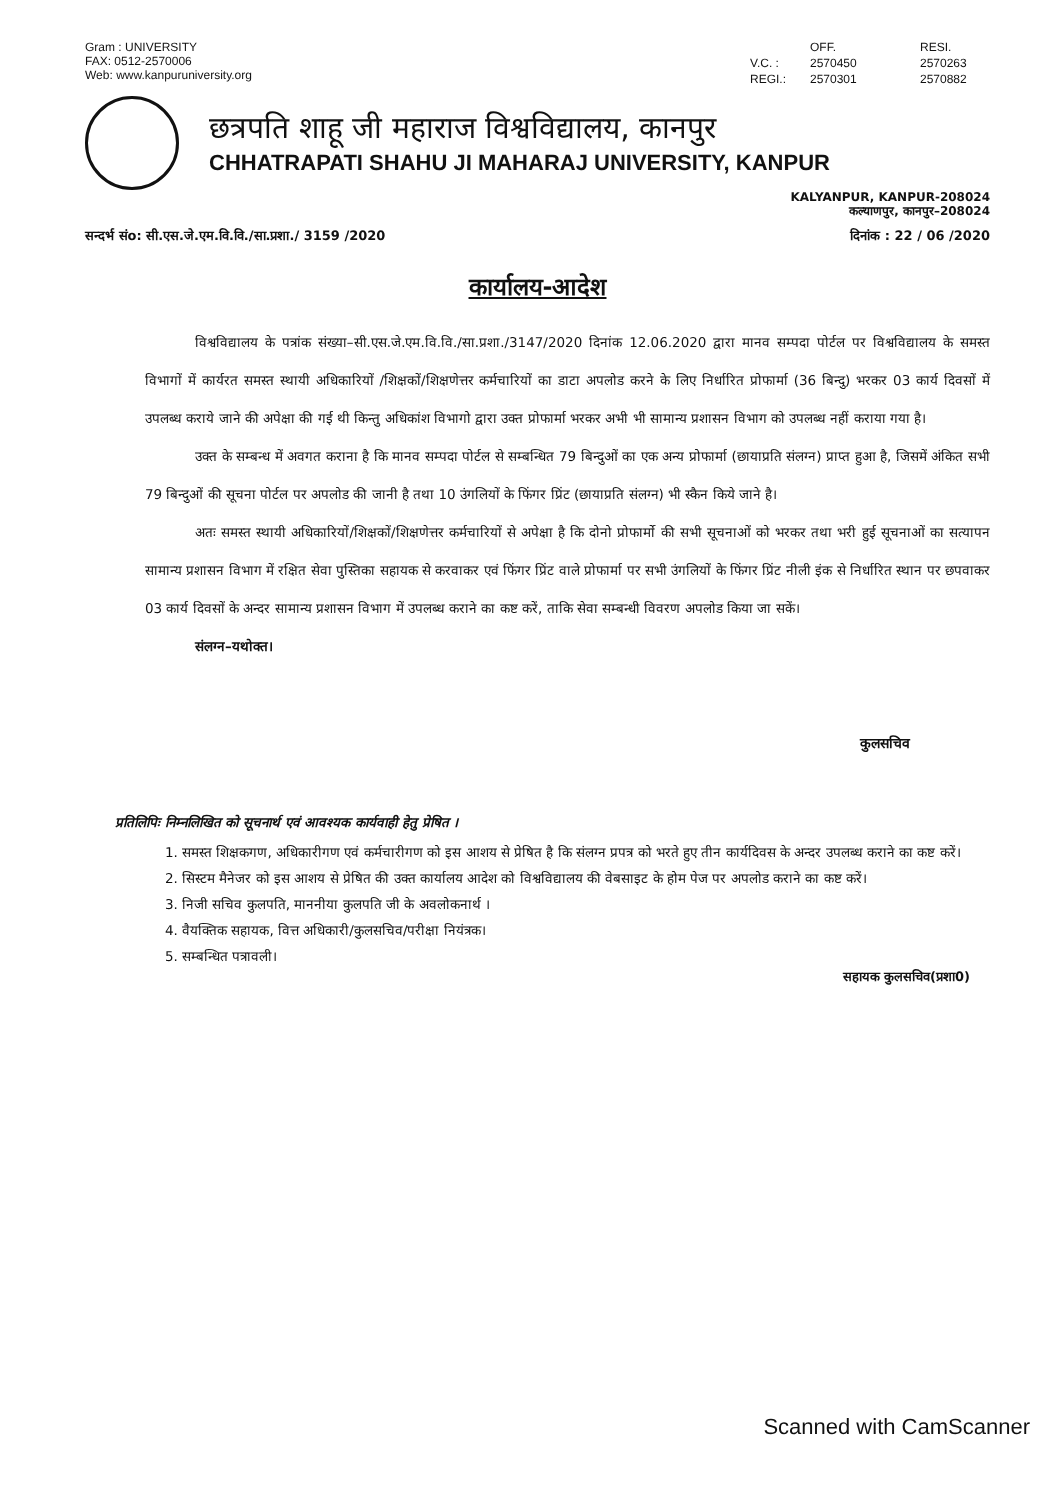Gram : UNIVERSITY
FAX: 0512-2570006
Web: www.kanpuruniversity.org
OFF. RESI. V.C. : 2570450 2570263 REGI.: 2570301 2570882
छत्रपति शाहू जी महाराज विश्वविद्यालय, कानपुर
CHHATRAPATI SHAHU JI MAHARAJ UNIVERSITY, KANPUR
KALYANPUR, KANPUR-208024
कल्याणपुर, कानपुर–208024
सन्दर्भ संo: सी.एस.जे.एम.वि.वि./सा.प्रशा./ 3159 /2020 दिनांक : 22 / 06 /2020
कार्यालय-आदेश
विश्वविद्यालय के पत्रांक संख्या–सी.एस.जे.एम.वि.वि./सा.प्रशा./3147/2020 दिनांक 12.06.2020 द्वारा मानव सम्पदा पोर्टल पर विश्वविद्यालय के समस्त विभागों में कार्यरत समस्त स्थायी अधिकारियों /शिक्षकों/शिक्षणेत्तर कर्मचारियों का डाटा अपलोड करने के लिए निर्धारित प्रोफार्मा (36 बिन्दु) भरकर 03 कार्य दिवसों में उपलब्ध कराये जाने की अपेक्षा की गई थी किन्तु अधिकांश विभागो द्वारा उक्त प्रोफार्मा भरकर अभी भी सामान्य प्रशासन विभाग को उपलब्ध नहीं कराया गया है।
उक्त के सम्बन्ध में अवगत कराना है कि मानव सम्पदा पोर्टल से सम्बन्धित 79 बिन्दुओं का एक अन्य प्रोफार्मा (छायाप्रति संलग्न) प्राप्त हुआ है, जिसमें अंकित सभी 79 बिन्दुओं की सूचना पोर्टल पर अपलोड की जानी है तथा 10 उंगलियों के फिंगर प्रिंट (छायाप्रति संलग्न) भी स्कैन किये जाने है।
अतः समस्त स्थायी अधिकारियों/शिक्षकों/शिक्षणेत्तर कर्मचारियों से अपेक्षा है कि दोनो प्रोफार्मो की सभी सूचनाओं को भरकर तथा भरी हुई सूचनाओं का सत्यापन सामान्य प्रशासन विभाग में रक्षित सेवा पुस्तिका सहायक से करवाकर एवं फिंगर प्रिंट वाले प्रोफार्मा पर सभी उंगलियों के फिंगर प्रिंट नीली इंक से निर्धारित स्थान पर छपवाकर 03 कार्य दिवसों के अन्दर सामान्य प्रशासन विभाग में उपलब्ध कराने का कष्ट करें, ताकि सेवा सम्बन्धी विवरण अपलोड किया जा सकें।
संलग्न–यथोक्त।
कुलसचिव
प्रतिलिपिः निम्नलिखित को सूचनार्थ एवं आवश्यक कार्यवाही हेतु प्रेषित ।
1. समस्त शिक्षकगण, अधिकारीगण एवं कर्मचारीगण को इस आशय से प्रेषित है कि संलग्न प्रपत्र को भरते हुए तीन कार्यदिवस के अन्दर उपलब्ध कराने का कष्ट करें।
2. सिस्टम मैनेजर को इस आशय से प्रेषित की उक्त कार्यालय आदेश को विश्वविद्यालय की वेबसाइट के होम पेज पर अपलोड कराने का कष्ट करें।
3. निजी सचिव कुलपति, माननीया कुलपति जी के अवलोकनार्थ ।
4. वैयक्तिक सहायक, वित्त अधिकारी/कुलसचिव/परीक्षा नियंत्रक।
5. सम्बन्धित पत्रावली।
सहायक कुलसचिव(प्रशा0)
Scanned with CamScanner